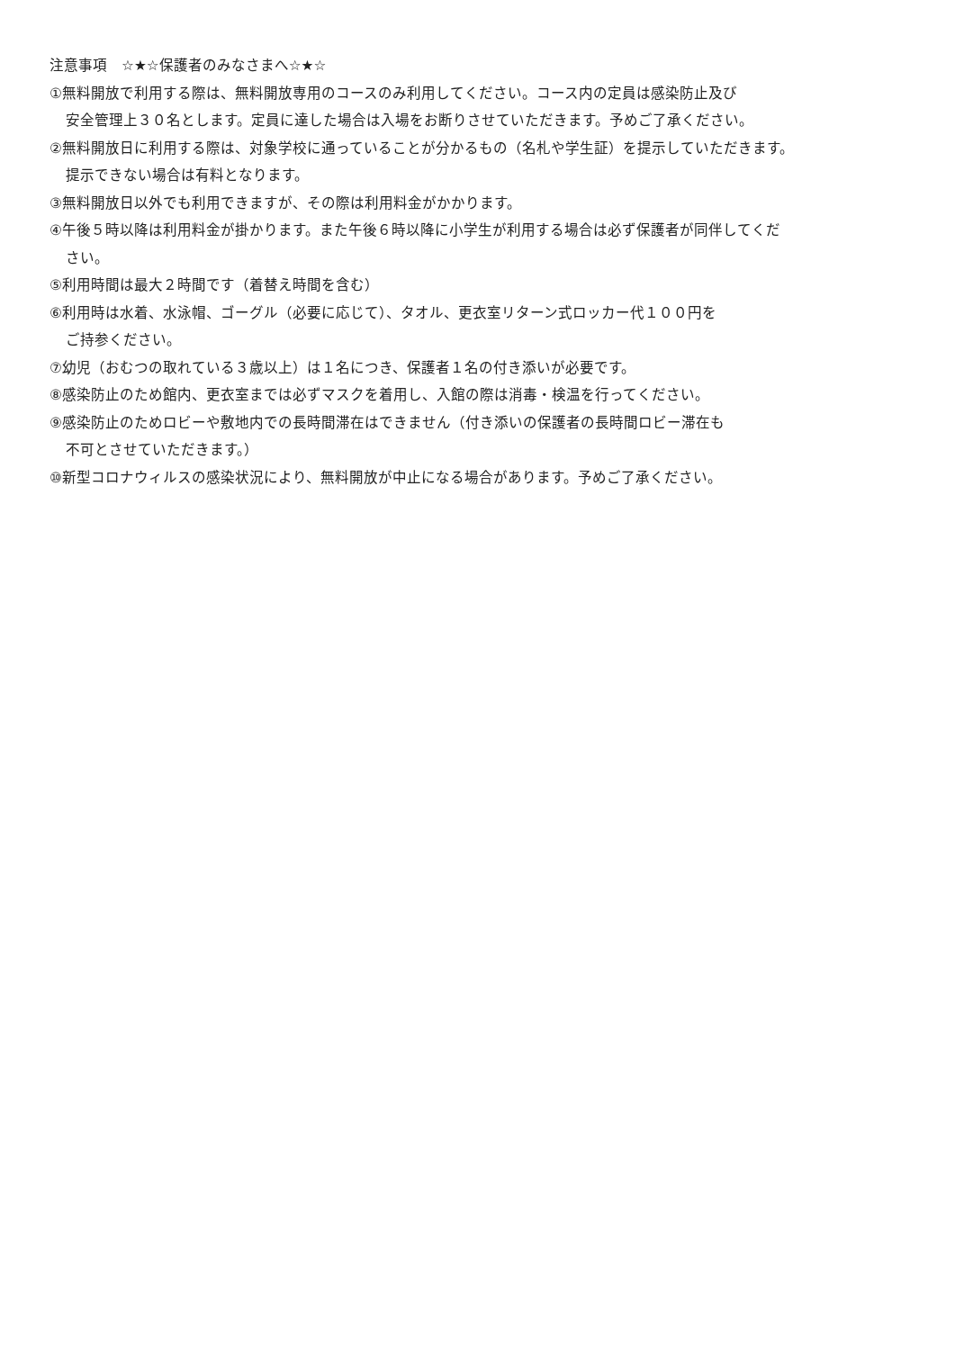注意事項　☆★☆保護者のみなさまへ☆★☆
①無料開放で利用する際は、無料開放専用のコースのみ利用してください。コース内の定員は感染防止及び
安全管理上３０名とします。定員に達した場合は入場をお断りさせていただきます。予めご了承ください。
②無料開放日に利用する際は、対象学校に通っていることが分かるもの（名札や学生証）を提示していただきます。
提示できない場合は有料となります。
③無料開放日以外でも利用できますが、その際は利用料金がかかります。
④午後５時以降は利用料金が掛かります。また午後６時以降に小学生が利用する場合は必ず保護者が同伴してくだ
さい。
⑤利用時間は最大２時間です（着替え時間を含む）
⑥利用時は水着、水泳帽、ゴーグル（必要に応じて）、タオル、更衣室リターン式ロッカー代１００円を
ご持参ください。
⑦幼児（おむつの取れている３歳以上）は１名につき、保護者１名の付き添いが必要です。
⑧感染防止のため館内、更衣室までは必ずマスクを着用し、入館の際は消毒・検温を行ってください。
⑨感染防止のためロビーや敷地内での長時間滞在はできません（付き添いの保護者の長時間ロビー滞在も
不可とさせていただきます。）
⑩新型コロナウィルスの感染状況により、無料開放が中止になる場合があります。予めご了承ください。